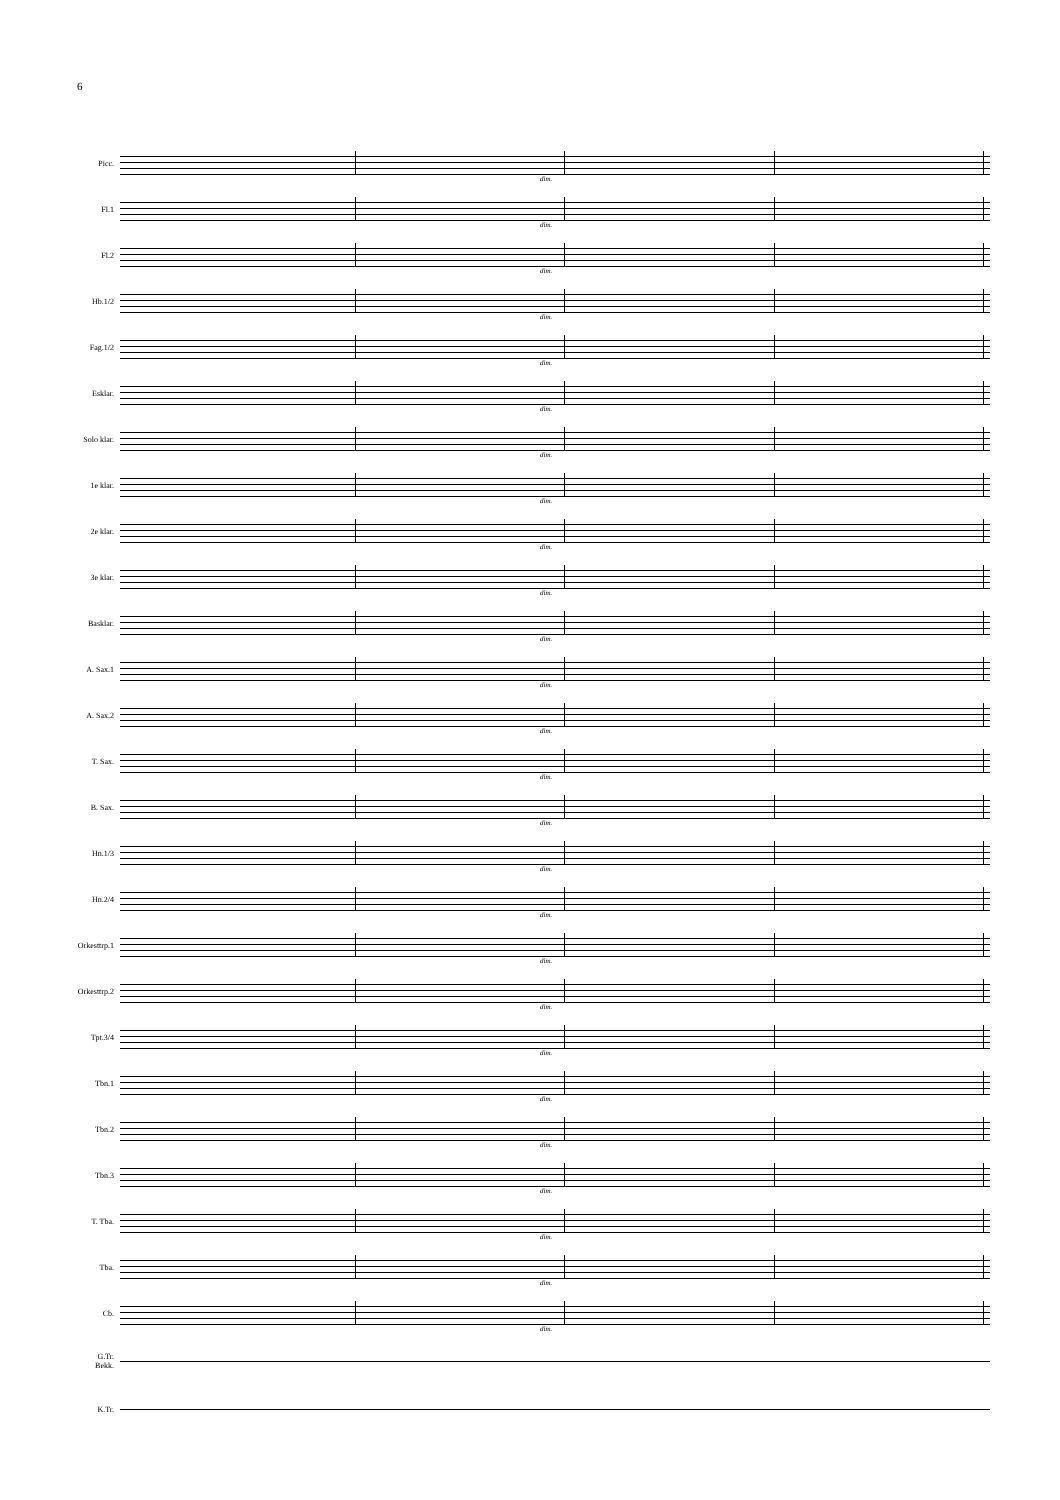6
Picc.
dim.
Fl.1
dim.
Fl.2
dim.
Hb.1/2
dim.
Fag.1/2
dim.
Esklar.
dim.
Solo klar.
dim.
1e klar.
dim.
2e klar.
dim.
3e klar.
dim.
Basklar.
dim.
A. Sax.1
dim.
A. Sax.2
dim.
T. Sax.
dim.
B. Sax.
dim.
Hn.1/3
dim.
Hn.2/4
dim.
Orkesttrp.1
dim.
Orkesttrp.2
dim.
Tpt.3/4
dim.
Tbn.1
dim.
Tbn.2
dim.
Tbn.3
dim.
T. Tba.
dim.
Tba.
dim.
Cb.
dim.
G.Tr.
Bekk.
K.Tr.